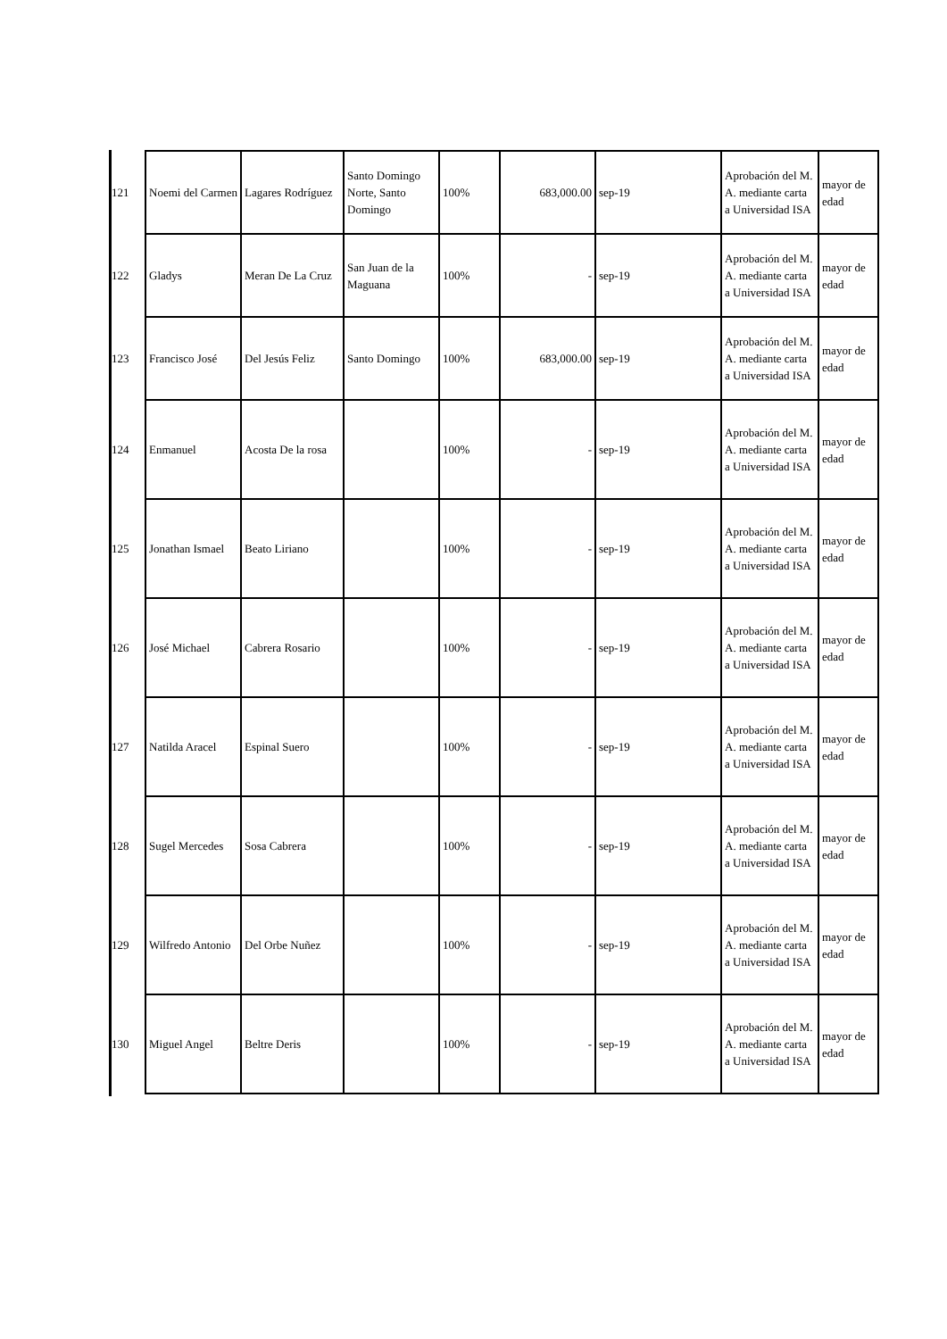| 121 | Noemi del Carmen | Lagares Rodríguez | Santo Domingo Norte, Santo Domingo | 100% | 683,000.00 | sep-19 | Aprobación del M. A. mediante carta a Universidad ISA | mayor de edad |
| 122 | Gladys | Meran De La Cruz | San Juan de la Maguana | 100% | - | sep-19 | Aprobación del M. A. mediante carta a Universidad ISA | mayor de edad |
| 123 | Francisco José | Del Jesús Feliz | Santo Domingo | 100% | 683,000.00 | sep-19 | Aprobación del M. A. mediante carta a Universidad ISA | mayor de edad |
| 124 | Enmanuel | Acosta De la rosa | | 100% | - | sep-19 | Aprobación del M. A. mediante carta a Universidad ISA | mayor de edad |
| 125 | Jonathan Ismael | Beato Liriano | | 100% | - | sep-19 | Aprobación del M. A. mediante carta a Universidad ISA | mayor de edad |
| 126 | José Michael | Cabrera Rosario | | 100% | - | sep-19 | Aprobación del M. A. mediante carta a Universidad ISA | mayor de edad |
| 127 | Natilda Aracel | Espinal Suero | | 100% | - | sep-19 | Aprobación del M. A. mediante carta a Universidad ISA | mayor de edad |
| 128 | Sugel Mercedes | Sosa Cabrera | | 100% | - | sep-19 | Aprobación del M. A. mediante carta a Universidad ISA | mayor de edad |
| 129 | Wilfredo Antonio | Del Orbe Nuñez | | 100% | - | sep-19 | Aprobación del M. A. mediante carta a Universidad ISA | mayor de edad |
| 130 | Miguel Angel | Beltre Deris | | 100% | - | sep-19 | Aprobación del M. A. mediante carta a Universidad ISA | mayor de edad |